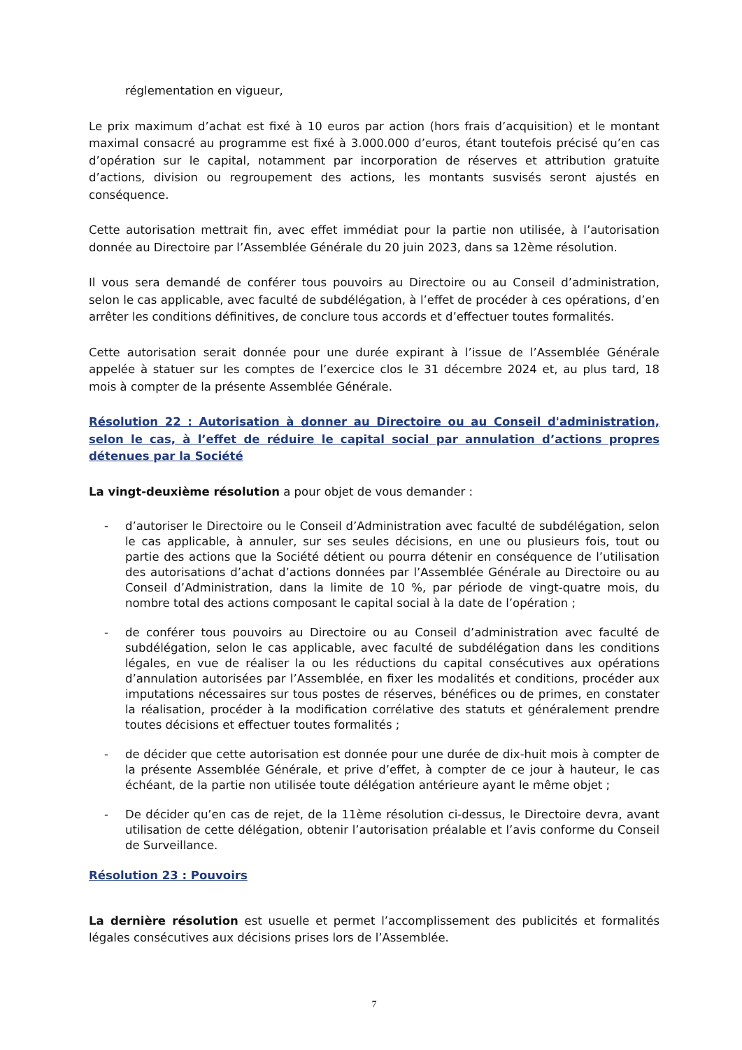réglementation en vigueur,
Le prix maximum d’achat est fixé à 10 euros par action (hors frais d’acquisition) et le montant maximal consacré au programme est fixé à 3.000.000 d’euros, étant toutefois précisé qu’en cas d’opération sur le capital, notamment par incorporation de réserves et attribution gratuite d’actions, division ou regroupement des actions, les montants susvisés seront ajustés en conséquence.
Cette autorisation mettrait fin, avec effet immédiat pour la partie non utilisée, à l’autorisation donnée au Directoire par l’Assemblée Générale du 20 juin 2023, dans sa 12ème résolution.
Il vous sera demandé de conférer tous pouvoirs au Directoire ou au Conseil d’administration, selon le cas applicable, avec faculté de subdélégation, à l’effet de procéder à ces opérations, d’en arrêter les conditions définitives, de conclure tous accords et d’effectuer toutes formalités.
Cette autorisation serait donnée pour une durée expirant à l’issue de l’Assemblée Générale appelée à statuer sur les comptes de l’exercice clos le 31 décembre 2024 et, au plus tard, 18 mois à compter de la présente Assemblée Générale.
Résolution 22 : Autorisation à donner au Directoire ou au Conseil d'administration, selon le cas, à l’effet de réduire le capital social par annulation d’actions propres détenues par la Société
La vingt-deuxième résolution a pour objet de vous demander :
- d’autoriser le Directoire ou le Conseil d’Administration avec faculté de subdélégation, selon le cas applicable, à annuler, sur ses seules décisions, en une ou plusieurs fois, tout ou partie des actions que la Société détient ou pourra détenir en conséquence de l’utilisation des autorisations d’achat d’actions données par l’Assemblée Générale au Directoire ou au Conseil d’Administration, dans la limite de 10 %, par période de vingt-quatre mois, du nombre total des actions composant le capital social à la date de l’opération ;
- de conférer tous pouvoirs au Directoire ou au Conseil d’administration avec faculté de subdélégation, selon le cas applicable, avec faculté de subdélégation dans les conditions légales, en vue de réaliser la ou les réductions du capital consécutives aux opérations d’annulation autorisées par l’Assemblée, en fixer les modalités et conditions, procéder aux imputations nécessaires sur tous postes de réserves, bénéfices ou de primes, en constater la réalisation, procéder à la modification corrélative des statuts et généralement prendre toutes décisions et effectuer toutes formalités ;
- de décider que cette autorisation est donnée pour une durée de dix-huit mois à compter de la présente Assemblée Générale, et prive d’effet, à compter de ce jour à hauteur, le cas échéant, de la partie non utilisée toute délégation antérieure ayant le même objet ;
- De décider qu’en cas de rejet, de la 11ème résolution ci-dessus, le Directoire devra, avant utilisation de cette délégation, obtenir l’autorisation préalable et l’avis conforme du Conseil de Surveillance.
Résolution 23 : Pouvoirs
La dernière résolution est usuelle et permet l’accomplissement des publicités et formalités légales consécutives aux décisions prises lors de l’Assemblée.
7